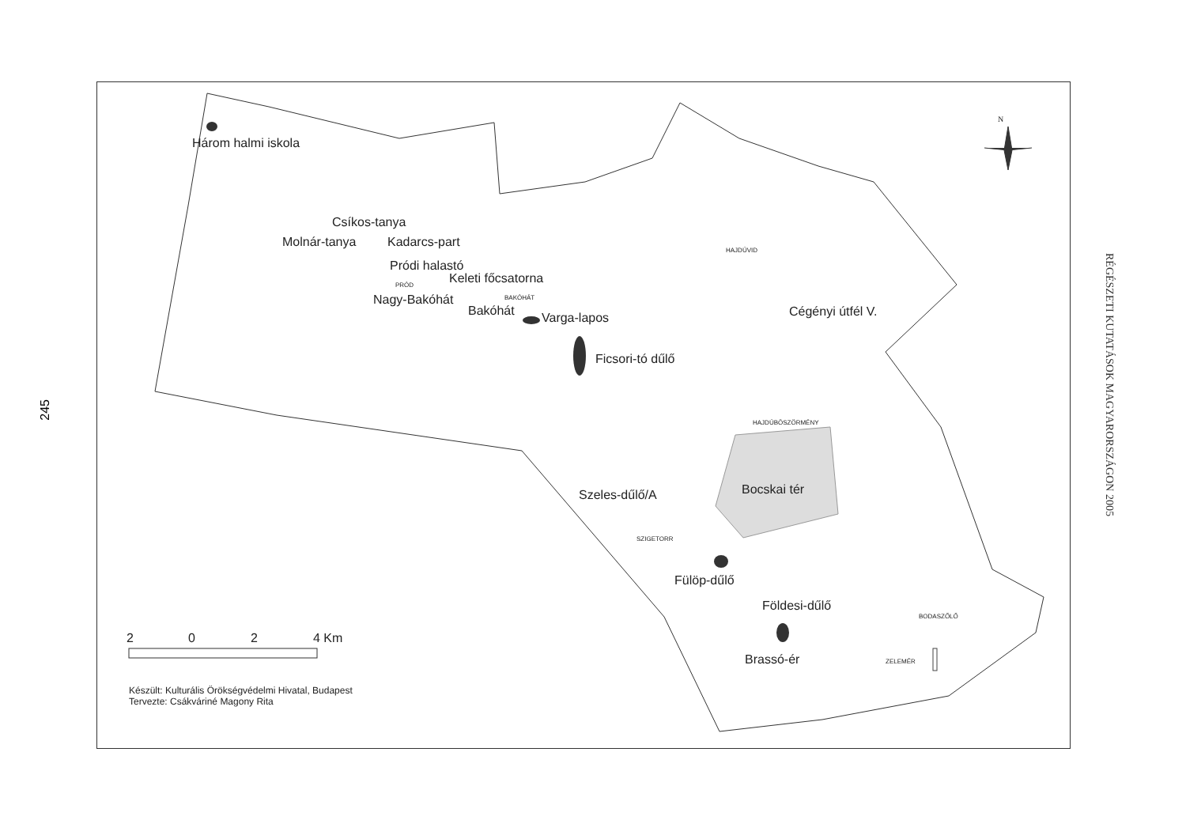Három halmi iskola
Csíkos-tanya
Molnár-tanya Kadarcs-part
Pródi halastó
PRÓD Keleti főcsatorna
Nagy-Bakóhát BAKÓHÁT
Bakóhát Varga-lapos
Ficsori-tó dűlő
HAJDÚVID
Cégényi útfél V.
HAJDÚBÖSZÖRMÉNY
Bocskai tér
Szeles-dűlő/A
SZIGETORR
Fülöp-dűlő
Földesi-dűlő
BODASZŐLŐ
Brassó-ér ZELEMÉR
N
2 0 2 4 Km
Készült: Kulturális Örökségvédelmi Hivatal, Budapest
Tervezte: Csákváriné Magony Rita
245
RÉGÉSZETI KUTATÁSOK MAGYARORSZÁGON 2005